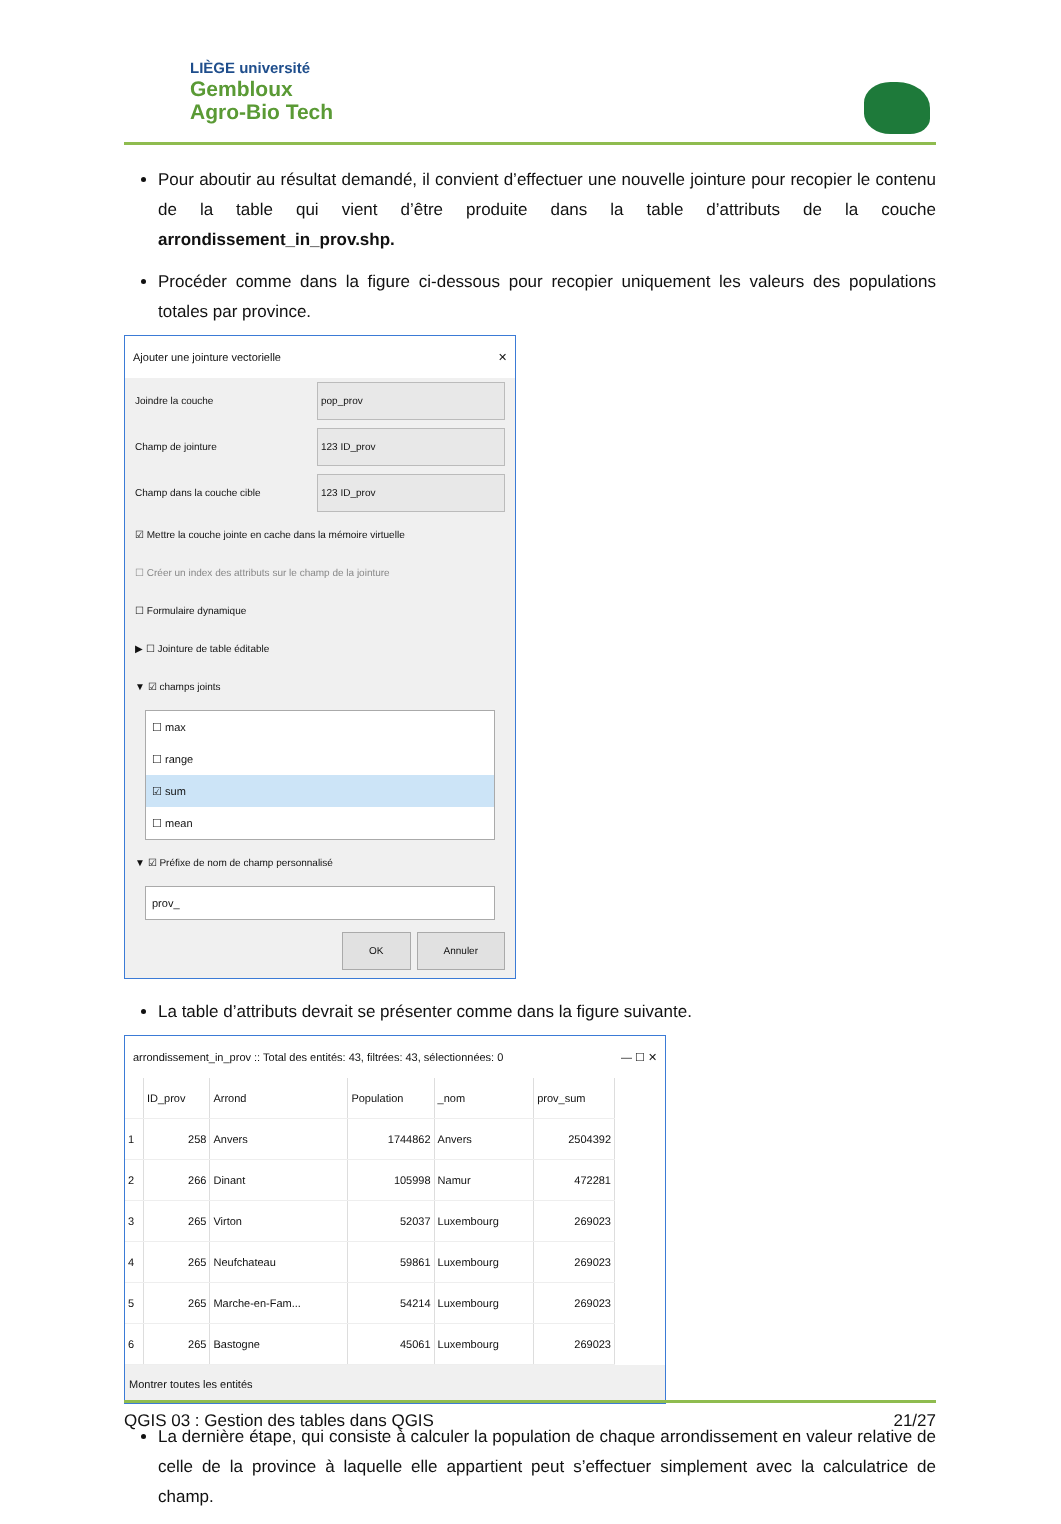LIÈGE université
Gembloux
Agro-Bio Tech
Pour aboutir au résultat demandé, il convient d’effectuer une nouvelle jointure pour recopier le contenu de la table qui vient d’être produite dans la table d’attributs de la couche arrondissement_in_prov.shp.
Procéder comme dans la figure ci-dessous pour recopier uniquement les valeurs des populations totales par province.
Ajouter une jointure vectorielle ✕
Joindre la couche pop_prov
Champ de jointure 123 ID_prov
Champ dans la couche cible 123 ID_prov
☑ Mettre la couche jointe en cache dans la mémoire virtuelle
☐ Créer un index des attributs sur le champ de la jointure
☐ Formulaire dynamique
▶ ☐ Jointure de table éditable
▼ ☑ champs joints
☐ max
☐ range
☑ sum
☐ mean
▼ ☑ Préfixe de nom de champ personnalisé
prov_
OK Annuler
La table d’attributs devrait se présenter comme dans la figure suivante.
arrondissement_in_prov :: Total des entités: 43, filtrées: 43, sélectionnées: 0 — ☐ ✕
| | ID_prov | Arrond | Population | _nom | prov_sum |
| --- | --- | --- | --- | --- | --- |
| 1 | 258 | Anvers | 1744862 | Anvers | 2504392 |
| 2 | 266 | Dinant | 105998 | Namur | 472281 |
| 3 | 265 | Virton | 52037 | Luxembourg | 269023 |
| 4 | 265 | Neufchateau | 59861 | Luxembourg | 269023 |
| 5 | 265 | Marche-en-Fam... | 54214 | Luxembourg | 269023 |
| 6 | 265 | Bastogne | 45061 | Luxembourg | 269023 |
Montrer toutes les entités
La dernière étape, qui consiste à calculer la population de chaque arrondissement en valeur relative de celle de la province à laquelle elle appartient peut s’effectuer simplement avec la calculatrice de champ.
QGIS 03 : Gestion des tables dans QGIS 21/27